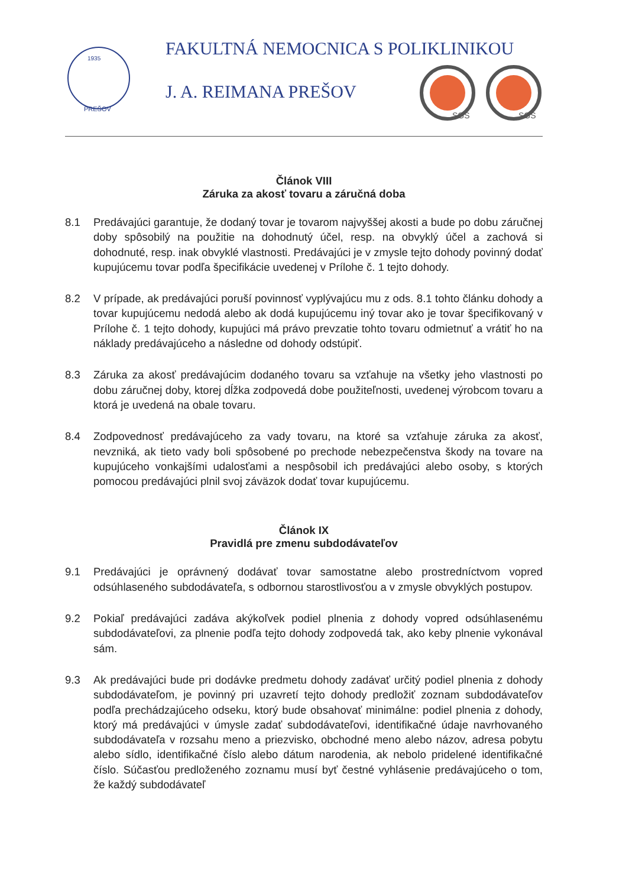1935
PREŠOV
FAKULTNÁ NEMOCNICA S POLIKLINIKOU
J. A. REIMANA PREŠOV
SGS
SGS
Článok VIII
Záruka za akosť tovaru a záručná doba
8.1 Predávajúci garantuje, že dodaný tovar je tovarom najvyššej akosti a bude po dobu záručnej doby spôsobilý na použitie na dohodnutý účel, resp. na obvyklý účel a zachová si dohodnuté, resp. inak obvyklé vlastnosti. Predávajúci je v zmysle tejto dohody povinný dodať kupujúcemu tovar podľa špecifikácie uvedenej v Prílohe č. 1 tejto dohody.
8.2 V prípade, ak predávajúci poruší povinnosť vyplývajúcu mu z ods. 8.1 tohto článku dohody a tovar kupujúcemu nedodá alebo ak dodá kupujúcemu iný tovar ako je tovar špecifikovaný v Prílohe č. 1 tejto dohody, kupujúci má právo prevzatie tohto tovaru odmietnuť a vrátiť ho na náklady predávajúceho a následne od dohody odstúpiť.
8.3 Záruka za akosť predávajúcim dodaného tovaru sa vzťahuje na všetky jeho vlastnosti po dobu záručnej doby, ktorej dĺžka zodpovedá dobe použiteľnosti, uvedenej výrobcom tovaru a ktorá je uvedená na obale tovaru.
8.4 Zodpovednosť predávajúceho za vady tovaru, na ktoré sa vzťahuje záruka za akosť, nevzniká, ak tieto vady boli spôsobené po prechode nebezpečenstva škody na tovare na kupujúceho vonkajšími udalosťami a nespôsobil ich predávajúci alebo osoby, s ktorých pomocou predávajúci plnil svoj záväzok dodať tovar kupujúcemu.
Článok IX
Pravidlá pre zmenu subdodávateľov
9.1 Predávajúci je oprávnený dodávať tovar samostatne alebo prostredníctvom vopred odsúhlaseného subdodávateľa, s odbornou starostlivosťou a v zmysle obvyklých postupov.
9.2 Pokiaľ predávajúci zadáva akýkoľvek podiel plnenia z dohody vopred odsúhlasenému subdodávateľovi, za plnenie podľa tejto dohody zodpovedá tak, ako keby plnenie vykonával sám.
9.3 Ak predávajúci bude pri dodávke predmetu dohody zadávať určitý podiel plnenia z dohody subdodávateľom, je povinný pri uzavretí tejto dohody predložiť zoznam subdodávateľov podľa prechádzajúceho odseku, ktorý bude obsahovať minimálne: podiel plnenia z dohody, ktorý má predávajúci v úmysle zadať subdodávateľovi, identifikačné údaje navrhovaného subdodávateľa v rozsahu meno a priezvisko, obchodné meno alebo názov, adresa pobytu alebo sídlo, identifikačné číslo alebo dátum narodenia, ak nebolo pridelené identifikačné číslo. Súčasťou predloženého zoznamu musí byť čestné vyhlásenie predávajúceho o tom, že každý subdodávateľ